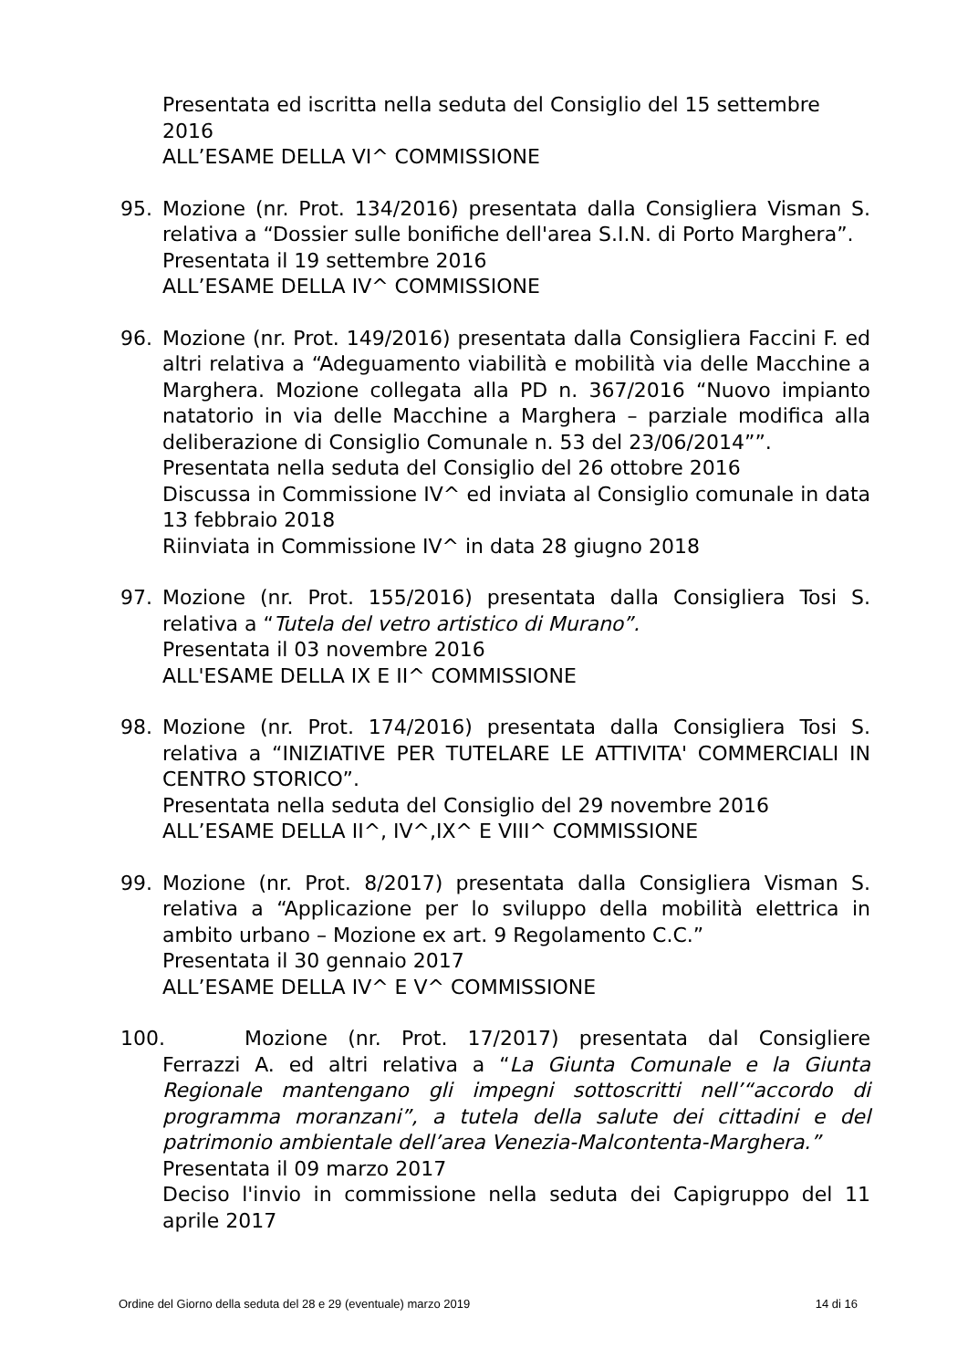Presentata ed iscritta nella seduta del Consiglio del 15 settembre 2016
ALL’ESAME DELLA VI^ COMMISSIONE
95. Mozione (nr. Prot. 134/2016) presentata dalla Consigliera Visman S. relativa a “Dossier sulle bonifiche dell'area S.I.N. di Porto Marghera”.
Presentata il 19 settembre 2016
ALL’ESAME DELLA IV^ COMMISSIONE
96. Mozione (nr. Prot. 149/2016) presentata dalla Consigliera Faccini F. ed altri relativa a “Adeguamento viabilità e mobilità via delle Macchine a Marghera. Mozione collegata alla PD n. 367/2016 “Nuovo impianto natatorio in via delle Macchine a Marghera – parziale modifica alla deliberazione di Consiglio Comunale n. 53 del 23/06/2014””.
Presentata nella seduta del Consiglio del 26 ottobre 2016
Discussa in Commissione IV^ ed inviata al Consiglio comunale in data 13 febbraio 2018
Riinviata in Commissione IV^ in data 28 giugno 2018
97. Mozione (nr. Prot. 155/2016) presentata dalla Consigliera Tosi S. relativa a “Tutela del vetro artistico di Murano”.
Presentata il 03 novembre 2016
ALL'ESAME DELLA IX E II^ COMMISSIONE
98. Mozione (nr. Prot. 174/2016) presentata dalla Consigliera Tosi S. relativa a “INIZIATIVE PER TUTELARE LE ATTIVITA' COMMERCIALI IN CENTRO STORICO”.
Presentata nella seduta del Consiglio del 29 novembre 2016
ALL’ESAME DELLA II^, IV^,IX^ E VIII^ COMMISSIONE
99. Mozione (nr. Prot. 8/2017) presentata dalla Consigliera Visman S. relativa a “Applicazione per lo sviluppo della mobilità elettrica in ambito urbano – Mozione ex art. 9 Regolamento C.C.”
Presentata il 30 gennaio 2017
ALL’ESAME DELLA IV^ E V^ COMMISSIONE
100.
Mozione (nr. Prot. 17/2017) presentata dal Consigliere Ferrazzi A. ed altri relativa a “La Giunta Comunale e la Giunta Regionale mantengano gli impegni sottoscritti nell’“accordo di programma moranzani”, a tutela della salute dei cittadini e del patrimonio ambientale dell’area Venezia-Malcontenta-Marghera.”
Presentata il 09 marzo 2017
Deciso l'invio in commissione nella seduta dei Capigruppo del 11 aprile 2017
Ordine del Giorno della seduta del 28 e 29 (eventuale) marzo 2019 14 di 16